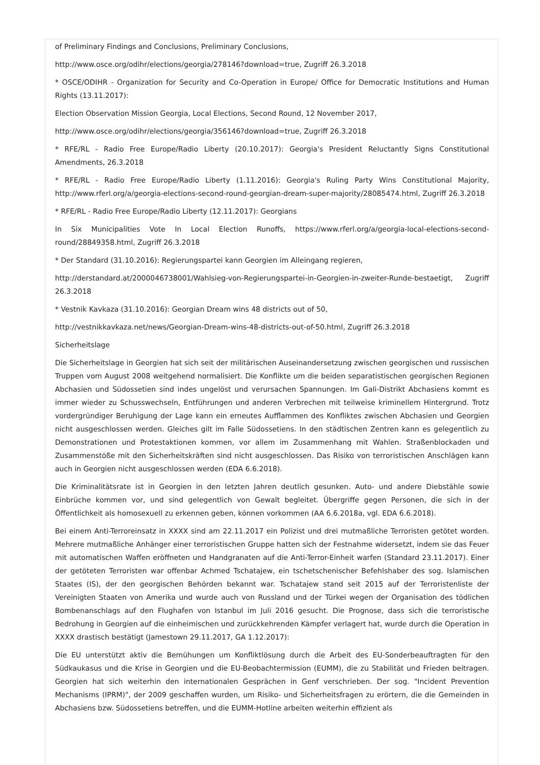of Preliminary Findings and Conclusions, Preliminary Conclusions,
http://www.osce.org/odihr/elections/georgia/278146?download=true, Zugriff 26.3.2018
* OSCE/ODIHR - Organization for Security and Co-Operation in Europe/ Office for Democratic Institutions and Human Rights (13.11.2017):
Election Observation Mission Georgia, Local Elections, Second Round, 12 November 2017,
http://www.osce.org/odihr/elections/georgia/356146?download=true, Zugriff 26.3.2018
* RFE/RL - Radio Free Europe/Radio Liberty (20.10.2017): Georgia's President Reluctantly Signs Constitutional Amendments, 26.3.2018
* RFE/RL - Radio Free Europe/Radio Liberty (1.11.2016): Georgia's Ruling Party Wins Constitutional Majority, http://www.rferl.org/a/georgia-elections-second-round-georgian-dream-super-majority/28085474.html, Zugriff 26.3.2018
* RFE/RL - Radio Free Europe/Radio Liberty (12.11.2017): Georgians
In Six Municipalities Vote In Local Election Runoffs, https://www.rferl.org/a/georgia-local-elections-second-round/28849358.html, Zugriff 26.3.2018
* Der Standard (31.10.2016): Regierungspartei kann Georgien im Alleingang regieren,
http://derstandard.at/2000046738001/Wahlsieg-von-Regierungspartei-in-Georgien-in-zweiter-Runde-bestaetigt, Zugriff 26.3.2018
* Vestnik Kavkaza (31.10.2016): Georgian Dream wins 48 districts out of 50,
http://vestnikkavkaza.net/news/Georgian-Dream-wins-48-districts-out-of-50.html, Zugriff 26.3.2018
Sicherheitslage
Die Sicherheitslage in Georgien hat sich seit der militärischen Auseinandersetzung zwischen georgischen und russischen Truppen vom August 2008 weitgehend normalisiert. Die Konflikte um die beiden separatistischen georgischen Regionen Abchasien und Südossetien sind indes ungelöst und verursachen Spannungen. Im Gali-Distrikt Abchasiens kommt es immer wieder zu Schusswechseln, Entführungen und anderen Verbrechen mit teilweise kriminellem Hintergrund. Trotz vordergründiger Beruhigung der Lage kann ein erneutes Aufflammen des Konfliktes zwischen Abchasien und Georgien nicht ausgeschlossen werden. Gleiches gilt im Falle Südossetiens. In den städtischen Zentren kann es gelegentlich zu Demonstrationen und Protestaktionen kommen, vor allem im Zusammenhang mit Wahlen. Straßenblockaden und Zusammenstöße mit den Sicherheitskräften sind nicht ausgeschlossen. Das Risiko von terroristischen Anschlägen kann auch in Georgien nicht ausgeschlossen werden (EDA 6.6.2018).
Die Kriminalitätsrate ist in Georgien in den letzten Jahren deutlich gesunken. Auto- und andere Diebstähle sowie Einbrüche kommen vor, und sind gelegentlich von Gewalt begleitet. Übergriffe gegen Personen, die sich in der Öffentlichkeit als homosexuell zu erkennen geben, können vorkommen (AA 6.6.2018a, vgl. EDA 6.6.2018).
Bei einem Anti-Terroreinsatz in XXXX sind am 22.11.2017 ein Polizist und drei mutmaßliche Terroristen getötet worden. Mehrere mutmaßliche Anhänger einer terroristischen Gruppe hatten sich der Festnahme widersetzt, indem sie das Feuer mit automatischen Waffen eröffneten und Handgranaten auf die Anti-Terror-Einheit warfen (Standard 23.11.2017). Einer der getöteten Terroristen war offenbar Achmed Tschatajew, ein tschetschenischer Befehlshaber des sog. Islamischen Staates (IS), der den georgischen Behörden bekannt war. Tschatajew stand seit 2015 auf der Terroristenliste der Vereinigten Staaten von Amerika und wurde auch von Russland und der Türkei wegen der Organisation des tödlichen Bombenanschlags auf den Flughafen von Istanbul im Juli 2016 gesucht. Die Prognose, dass sich die terroristische Bedrohung in Georgien auf die einheimischen und zurückkehrenden Kämpfer verlagert hat, wurde durch die Operation in XXXX drastisch bestätigt (Jamestown 29.11.2017, GA 1.12.2017):
Die EU unterstützt aktiv die Bemühungen um Konfliktlösung durch die Arbeit des EU-Sonderbeauftragten für den Südkaukasus und die Krise in Georgien und die EU-Beobachtermission (EUMM), die zu Stabilität und Frieden beitragen. Georgien hat sich weiterhin den internationalen Gesprächen in Genf verschrieben. Der sog. "Incident Prevention Mechanisms (IPRM)", der 2009 geschaffen wurden, um Risiko- und Sicherheitsfragen zu erörtern, die die Gemeinden in Abchasiens bzw. Südossetiens betreffen, und die EUMM-Hotline arbeiten weiterhin effizient als